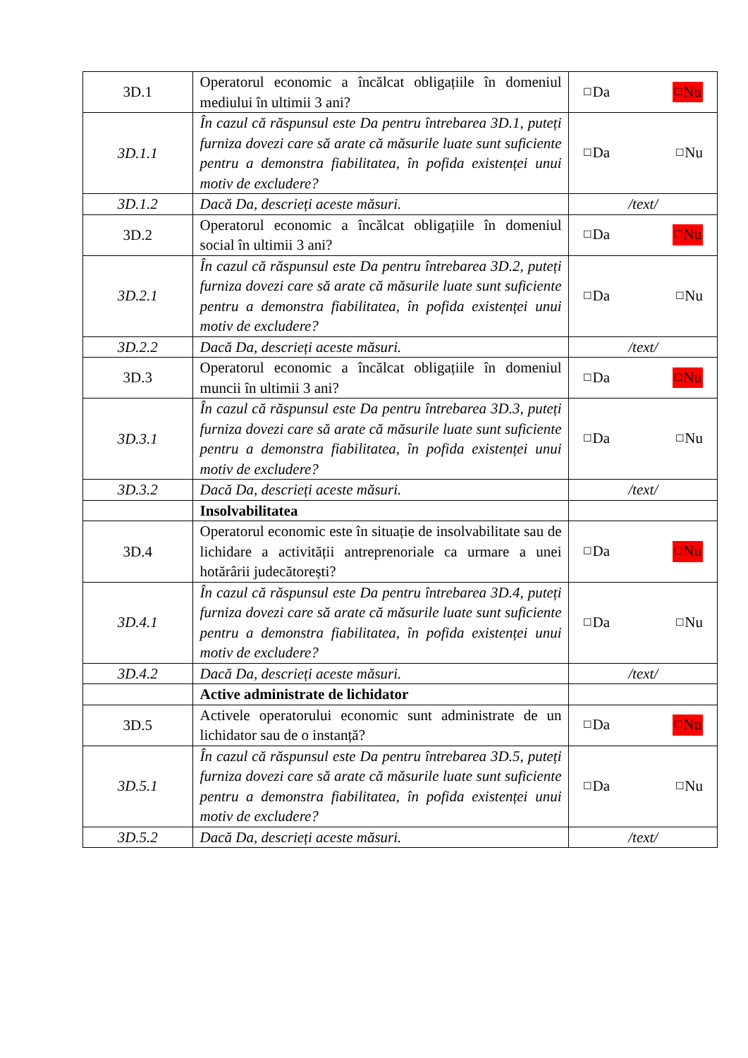| 3D.1 | Operatorul economic a încălcat obligațiile în domeniul mediului în ultimii 3 ani? | ☐ Da ☐ Nu |
| 3D.1.1 | În cazul că răspunsul este Da pentru întrebarea 3D.1, puteți furniza dovezi care să arate că măsurile luate sunt suficiente pentru a demonstra fiabilitatea, în pofida existenței unui motiv de excludere? | ☐ Da ☐ Nu |
| 3D.1.2 | Dacă Da, descrieți aceste măsuri. | /text/ |
| 3D.2 | Operatorul economic a încălcat obligațiile în domeniul social în ultimii 3 ani? | ☐ Da ☐ Nu |
| 3D.2.1 | În cazul că răspunsul este Da pentru întrebarea 3D.2, puteți furniza dovezi care să arate că măsurile luate sunt suficiente pentru a demonstra fiabilitatea, în pofida existenței unui motiv de excludere? | ☐ Da ☐ Nu |
| 3D.2.2 | Dacă Da, descrieți aceste măsuri. | /text/ |
| 3D.3 | Operatorul economic a încălcat obligațiile în domeniul muncii în ultimii 3 ani? | ☐ Da ☐ Nu |
| 3D.3.1 | În cazul că răspunsul este Da pentru întrebarea 3D.3, puteți furniza dovezi care să arate că măsurile luate sunt suficiente pentru a demonstra fiabilitatea, în pofida existenței unui motiv de excludere? | ☐ Da ☐ Nu |
| 3D.3.2 | Dacă Da, descrieți aceste măsuri. | /text/ |
| | Insolvabilitatea | |
| 3D.4 | Operatorul economic este în situație de insolvabilitate sau de lichidare a activității antreprenoriale ca urmare a unei hotărârii judecătorești? | ☐ Da ☐ Nu |
| 3D.4.1 | În cazul că răspunsul este Da pentru întrebarea 3D.4, puteți furniza dovezi care să arate că măsurile luate sunt suficiente pentru a demonstra fiabilitatea, în pofida existenței unui motiv de excludere? | ☐ Da ☐ Nu |
| 3D.4.2 | Dacă Da, descrieți aceste măsuri. | /text/ |
| | Active administrate de lichidator | |
| 3D.5 | Activele operatorului economic sunt administrate de un lichidator sau de o instanță? | ☐ Da ☐ Nu |
| 3D.5.1 | În cazul că răspunsul este Da pentru întrebarea 3D.5, puteți furniza dovezi care să arate că măsurile luate sunt suficiente pentru a demonstra fiabilitatea, în pofida existenței unui motiv de excludere? | ☐ Da ☐ Nu |
| 3D.5.2 | Dacă Da, descrieți aceste măsuri. | /text/ |